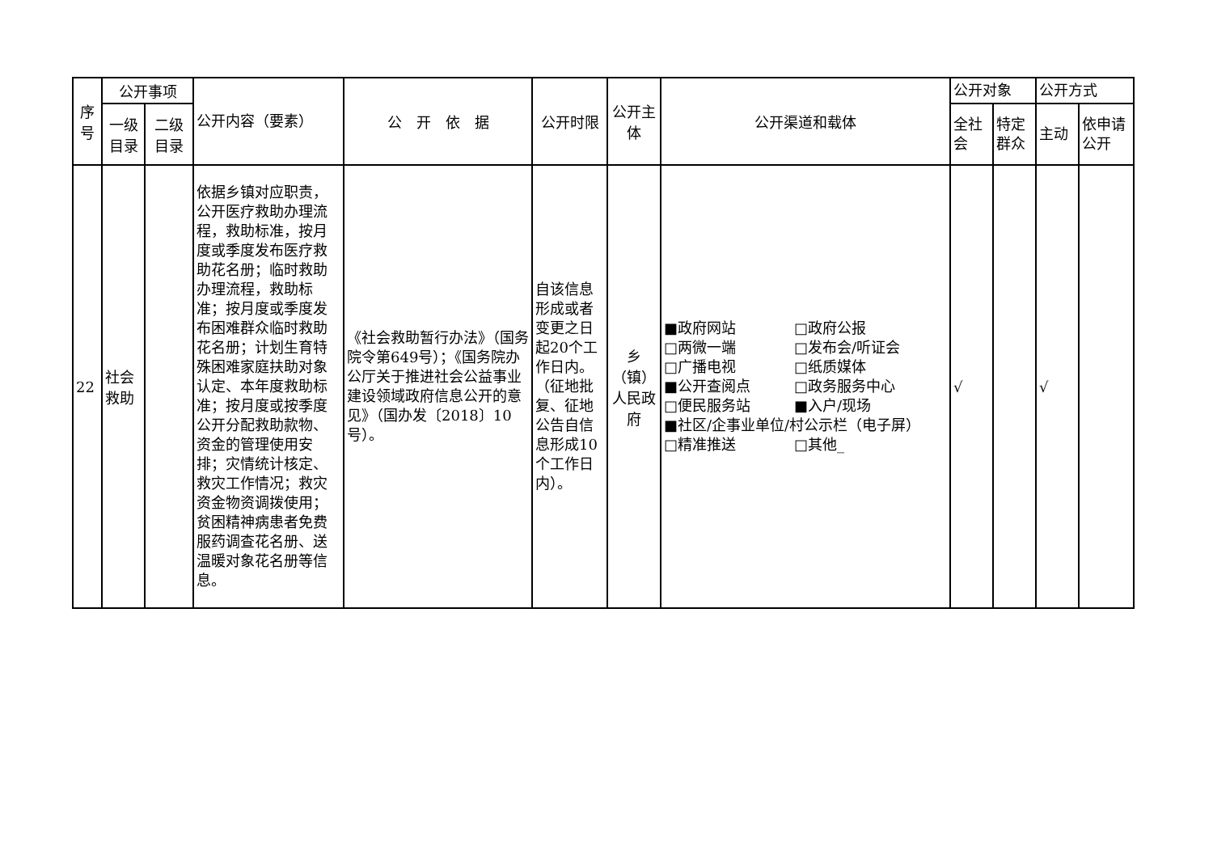| 序 号 | 公开事项 | | 公开内容（要素） | 公 开 依 据 | 公开时限 | 公开主体 | 公开渠道和载体 | 公开对象 | | 公开方式 | |
| --- | --- | --- | --- | --- | --- | --- | --- | --- | --- | --- | --- |
| | 一级目录 | 二级目录 | | | | | | 全社会 | 特定群众 | 主动 | 依申请公开 |
| 22 | 社会救助 | | 依据乡镇对应职责，公开医疗救助办理流程，救助标准，按月度或季度发布医疗救助花名册；临时救助办理流程，救助标准；按月度或季度发布困难群众临时救助花名册；计划生育特殊困难家庭扶助对象认定、本年度救助标准；按月度或按季度公开分配救助款物、资金的管理使用安排；灾情统计核定、救灾工作情况；救灾资金物资调拨使用；贫困精神病患者免费服药调查花名册、送温暖对象花名册等信息。 | 《社会救助暂行办法》（国务院令第649号）；《国务院办公厅关于推进社会公益事业建设领域政府信息公开的意见》（国办发〔2018〕10号）。 | 自该信息形成或者变更之日起20个工作日内。（征地批复、征地公告自信息形成10个工作日内）。 | 乡（镇）人民政府 | ■政府网站 □政府公报 □两微一端 □发布会/听证会 □广播电视 □纸质媒体 ■公开查阅点 □政务服务中心 □便民服务站 ■入户/现场 ■社区/企事业单位/村公示栏（电子屏） □精准推送 □其他_ | √ | | √ | |